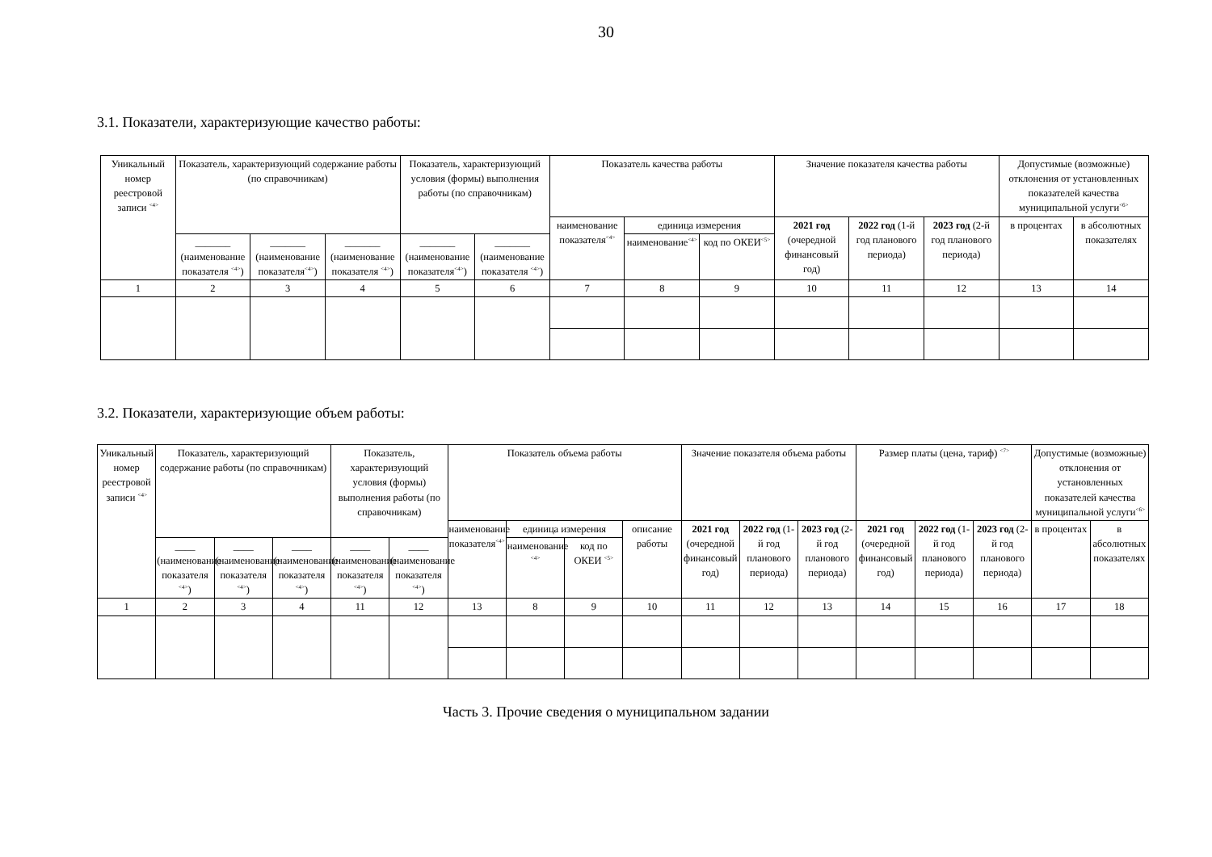30
3.1. Показатели, характеризующие качество работы:
| Уникальный номер реестровой записи <sup><4></sup> | Показатель, характеризующий содержание работы (по справочникам) | | | Показатель, характеризующий условия (формы) выполнения работы (по справочникам) | | Показатель качества работы | | | Значение показателя качества работы | | | Допустимые (возможные) отклонения от установленных показателей качества муниципальной услуги<sup><6></sup> | |
| --- | --- | --- | --- | --- | --- | --- | --- | --- | --- | --- | --- | --- | --- |
| | | | | | | наименование показателя<sup><4></sup> | единица измерения | | 2021 год (очередной финансовый год) | 2022 год (1-й год планового периода) | 2023 год (2-й год планового периода) | в процентах | в абсолютных показателях |
| | _______ (наименование показателя <sup><4></sup>) | _______ (наименование показателя<sup><4></sup>) | _______ (наименование показателя <sup><4></sup>) | _______ (наименование показателя<sup><4></sup>) | _______ (наименование показателя <sup><4></sup>) | | наименование<sup><4></sup> | код по ОКЕИ<sup><5></sup> | | | | | |
| 1 | 2 | 3 | 4 | 5 | 6 | 7 | 8 | 9 | 10 | 11 | 12 | 13 | 14 |
3.2. Показатели, характеризующие объем работы:
| Уникальный номер реестровой записи <sup><4></sup> | Показатель, характеризующий содержание работы (по справочникам) | | | Показатель, характеризующий условия (формы) выполнения работы (по справочникам) | | Показатель объема работы | | | | Значение показателя объема работы | | | Размер платы (цена, тариф) <sup><7></sup> | | | Допустимые (возможные) отклонения от установленных показателей качества муниципальной услуги<sup><6></sup> | |
| --- | --- | --- | --- | --- | --- | --- | --- | --- | --- | --- | --- | --- | --- | --- | --- | --- | --- |
| | | | | | | наименование показателя<sup><4></sup> | единица измерения | | описание работы | 2021 год (очередной финансовый год) | 2022 год (1-й год планового периода) | 2023 год (2-й год планового периода) | 2021 год (очередной финансовый год) | 2022 год (1-й год планового периода) | 2023 год (2-й год планового периода) | в процентах | в абсолютных показателях |
| | ____ (наименование показателя <sup><4></sup>) | ____ (наименование показателя <sup><4></sup>) | ____ (наименование показателя <sup><4></sup>) | ____ (наименование показателя <sup><4></sup>) | ____ (наименование показателя <sup><4></sup>) | | наименование <sup><4></sup> | код по ОКЕИ <sup><5></sup> | | | | | | | | | |
| 1 | 2 | 3 | 4 | 11 | 12 | 13 | 8 | 9 | 10 | 11 | 12 | 13 | 14 | 15 | 16 | 17 | 18 |
Часть 3. Прочие сведения о муниципальном задании